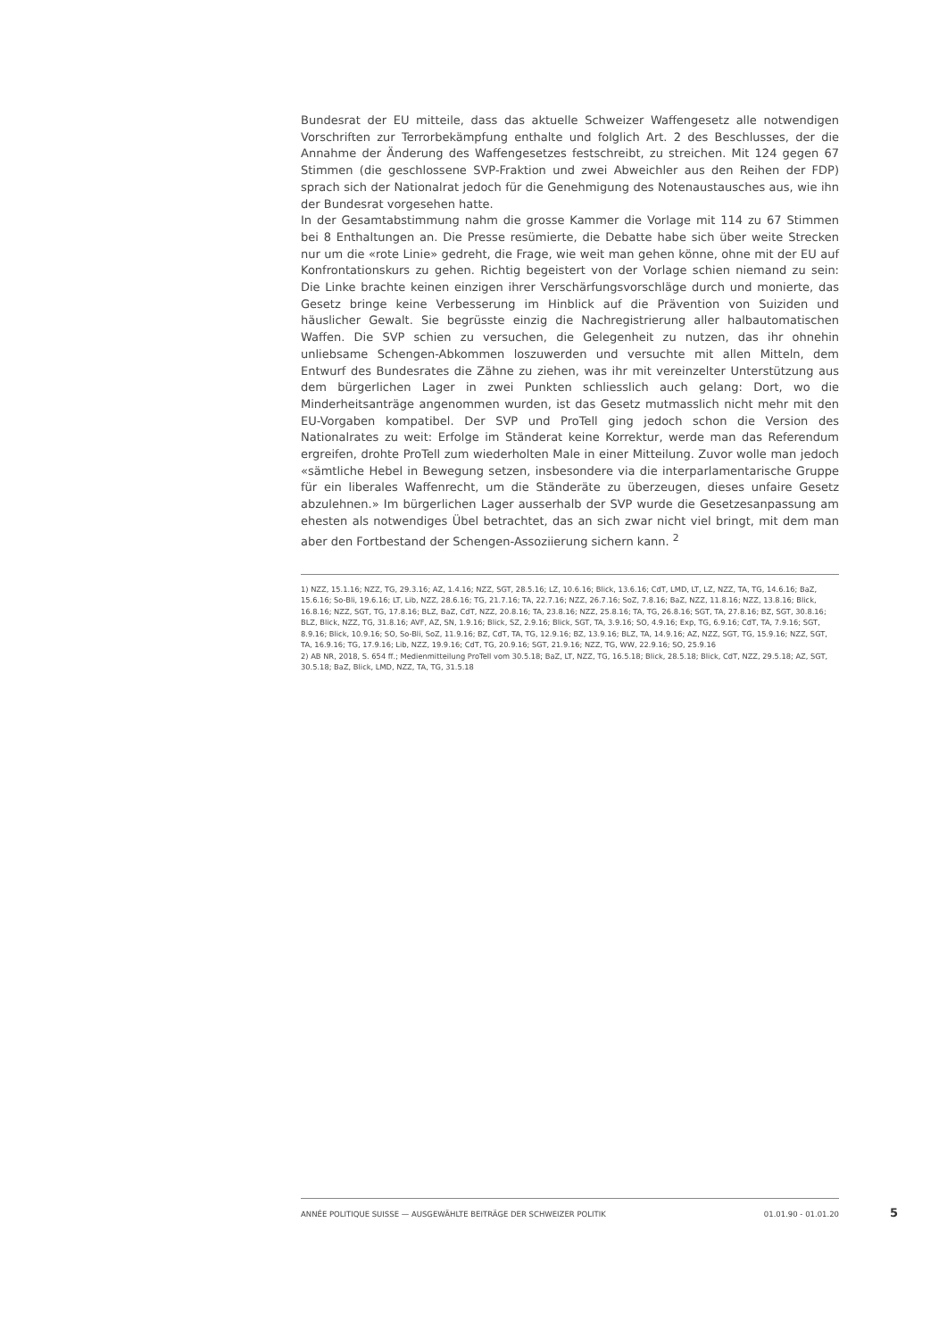Bundesrat der EU mitteile, dass das aktuelle Schweizer Waffengesetz alle notwendigen Vorschriften zur Terrorbekämpfung enthalte und folglich Art. 2 des Beschlusses, der die Annahme der Änderung des Waffengesetzes festschreibt, zu streichen. Mit 124 gegen 67 Stimmen (die geschlossene SVP-Fraktion und zwei Abweichler aus den Reihen der FDP) sprach sich der Nationalrat jedoch für die Genehmigung des Notenaustausches aus, wie ihn der Bundesrat vorgesehen hatte.
In der Gesamtabstimmung nahm die grosse Kammer die Vorlage mit 114 zu 67 Stimmen bei 8 Enthaltungen an. Die Presse resümierte, die Debatte habe sich über weite Strecken nur um die «rote Linie» gedreht, die Frage, wie weit man gehen könne, ohne mit der EU auf Konfrontationskurs zu gehen. Richtig begeistert von der Vorlage schien niemand zu sein: Die Linke brachte keinen einzigen ihrer Verschärfungsvorschläge durch und monierte, das Gesetz bringe keine Verbesserung im Hinblick auf die Prävention von Suiziden und häuslicher Gewalt. Sie begrüsste einzig die Nachregistrierung aller halbautomatischen Waffen. Die SVP schien zu versuchen, die Gelegenheit zu nutzen, das ihr ohnehin unliebsame Schengen-Abkommen loszuwerden und versuchte mit allen Mitteln, dem Entwurf des Bundesrates die Zähne zu ziehen, was ihr mit vereinzelter Unterstützung aus dem bürgerlichen Lager in zwei Punkten schliesslich auch gelang: Dort, wo die Minderheitsanträge angenommen wurden, ist das Gesetz mutmasslich nicht mehr mit den EU-Vorgaben kompatibel. Der SVP und ProTell ging jedoch schon die Version des Nationalrates zu weit: Erfolge im Ständerat keine Korrektur, werde man das Referendum ergreifen, drohte ProTell zum wiederholten Male in einer Mitteilung. Zuvor wolle man jedoch «sämtliche Hebel in Bewegung setzen, insbesondere via die interparlamentarische Gruppe für ein liberales Waffenrecht, um die Ständeräte zu überzeugen, dieses unfaire Gesetz abzulehnen.» Im bürgerlichen Lager ausserhalb der SVP wurde die Gesetzesanpassung am ehesten als notwendiges Übel betrachtet, das an sich zwar nicht viel bringt, mit dem man aber den Fortbestand der Schengen-Assoziierung sichern kann. <sup>2</sup>
1) NZZ, 15.1.16; NZZ, TG, 29.3.16; AZ, 1.4.16; NZZ, SGT, 28.5.16; LZ, 10.6.16; Blick, 13.6.16; CdT, LMD, LT, LZ, NZZ, TA, TG, 14.6.16; BaZ, 15.6.16; So-Bli, 19.6.16; LT, Lib, NZZ, 28.6.16; TG, 21.7.16; TA, 22.7.16; NZZ, 26.7.16; SoZ, 7.8.16; BaZ, NZZ, 11.8.16; NZZ, 13.8.16; Blick, 16.8.16; NZZ, SGT, TG, 17.8.16; BLZ, BaZ, CdT, NZZ, 20.8.16; TA, 23.8.16; NZZ, 25.8.16; TA, TG, 26.8.16; SGT, TA, 27.8.16; BZ, SGT, 30.8.16; BLZ, Blick, NZZ, TG, 31.8.16; AVF, AZ, SN, 1.9.16; Blick, SZ, 2.9.16; Blick, SGT, TA, 3.9.16; SO, 4.9.16; Exp, TG, 6.9.16; CdT, TA, 7.9.16; SGT, 8.9.16; Blick, 10.9.16; SO, So-Bli, SoZ, 11.9.16; BZ, CdT, TA, TG, 12.9.16; BZ, 13.9.16; BLZ, TA, 14.9.16; AZ, NZZ, SGT, TG, 15.9.16; NZZ, SGT, TA, 16.9.16; TG, 17.9.16; Lib, NZZ, 19.9.16; CdT, TG, 20.9.16; SGT, 21.9.16; NZZ, TG, WW, 22.9.16; SO, 25.9.16
2) AB NR, 2018, S. 654 ff.; Medienmitteilung ProTell vom 30.5.18; BaZ, LT, NZZ, TG, 16.5.18; Blick, 28.5.18; Blick, CdT, NZZ, 29.5.18; AZ, SGT, 30.5.18; BaZ, Blick, LMD, NZZ, TA, TG, 31.5.18
ANNÉE POLITIQUE SUISSE — AUSGEWÄHLTE BEITRÄGE DER SCHWEIZER POLITIK 01.01.90 - 01.01.20
5